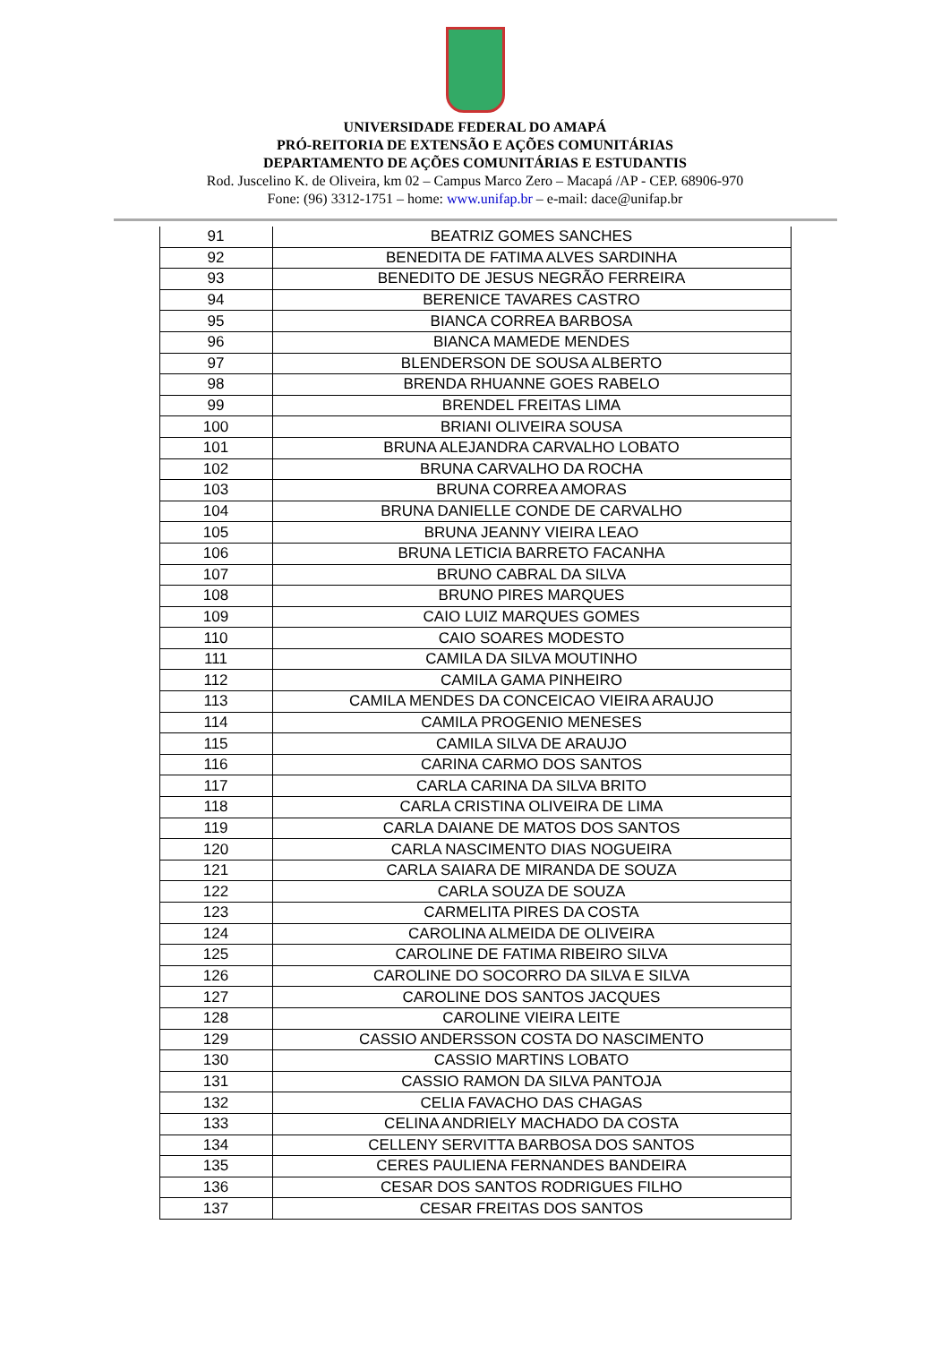UNIVERSIDADE FEDERAL DO AMAPÁ
PRÓ-REITORIA DE EXTENSÃO E AÇÕES COMUNITÁRIAS
DEPARTAMENTO DE AÇÕES COMUNITÁRIAS E ESTUDANTIS
Rod. Juscelino K. de Oliveira, km 02 – Campus Marco Zero – Macapá /AP - CEP. 68906-970
Fone: (96) 3312-1751 – home: www.unifap.br – e-mail: dace@unifap.br
| 91 | BEATRIZ GOMES SANCHES |
| 92 | BENEDITA DE FATIMA ALVES SARDINHA |
| 93 | BENEDITO DE JESUS NEGRÃO FERREIRA |
| 94 | BERENICE TAVARES CASTRO |
| 95 | BIANCA CORREA BARBOSA |
| 96 | BIANCA MAMEDE MENDES |
| 97 | BLENDERSON DE SOUSA ALBERTO |
| 98 | BRENDA RHUANNE GOES RABELO |
| 99 | BRENDEL FREITAS LIMA |
| 100 | BRIANI OLIVEIRA SOUSA |
| 101 | BRUNA ALEJANDRA CARVALHO LOBATO |
| 102 | BRUNA CARVALHO DA ROCHA |
| 103 | BRUNA CORREA AMORAS |
| 104 | BRUNA DANIELLE CONDE DE CARVALHO |
| 105 | BRUNA JEANNY VIEIRA LEAO |
| 106 | BRUNA LETICIA BARRETO FACANHA |
| 107 | BRUNO CABRAL DA SILVA |
| 108 | BRUNO PIRES MARQUES |
| 109 | CAIO LUIZ MARQUES GOMES |
| 110 | CAIO SOARES MODESTO |
| 111 | CAMILA DA SILVA MOUTINHO |
| 112 | CAMILA GAMA PINHEIRO |
| 113 | CAMILA MENDES DA CONCEICAO VIEIRA ARAUJO |
| 114 | CAMILA PROGENIO MENESES |
| 115 | CAMILA SILVA DE ARAUJO |
| 116 | CARINA CARMO DOS SANTOS |
| 117 | CARLA CARINA DA SILVA BRITO |
| 118 | CARLA CRISTINA OLIVEIRA DE LIMA |
| 119 | CARLA DAIANE DE MATOS DOS SANTOS |
| 120 | CARLA NASCIMENTO DIAS NOGUEIRA |
| 121 | CARLA SAIARA DE MIRANDA DE SOUZA |
| 122 | CARLA SOUZA DE SOUZA |
| 123 | CARMELITA PIRES DA COSTA |
| 124 | CAROLINA ALMEIDA DE OLIVEIRA |
| 125 | CAROLINE DE FATIMA RIBEIRO SILVA |
| 126 | CAROLINE DO SOCORRO DA SILVA E SILVA |
| 127 | CAROLINE DOS SANTOS JACQUES |
| 128 | CAROLINE VIEIRA LEITE |
| 129 | CASSIO ANDERSSON COSTA DO NASCIMENTO |
| 130 | CASSIO MARTINS LOBATO |
| 131 | CASSIO RAMON DA SILVA PANTOJA |
| 132 | CELIA FAVACHO DAS CHAGAS |
| 133 | CELINA ANDRIELY MACHADO DA COSTA |
| 134 | CELLENY SERVITTA BARBOSA DOS SANTOS |
| 135 | CERES PAULIENA FERNANDES BANDEIRA |
| 136 | CESAR DOS SANTOS RODRIGUES FILHO |
| 137 | CESAR FREITAS DOS SANTOS |